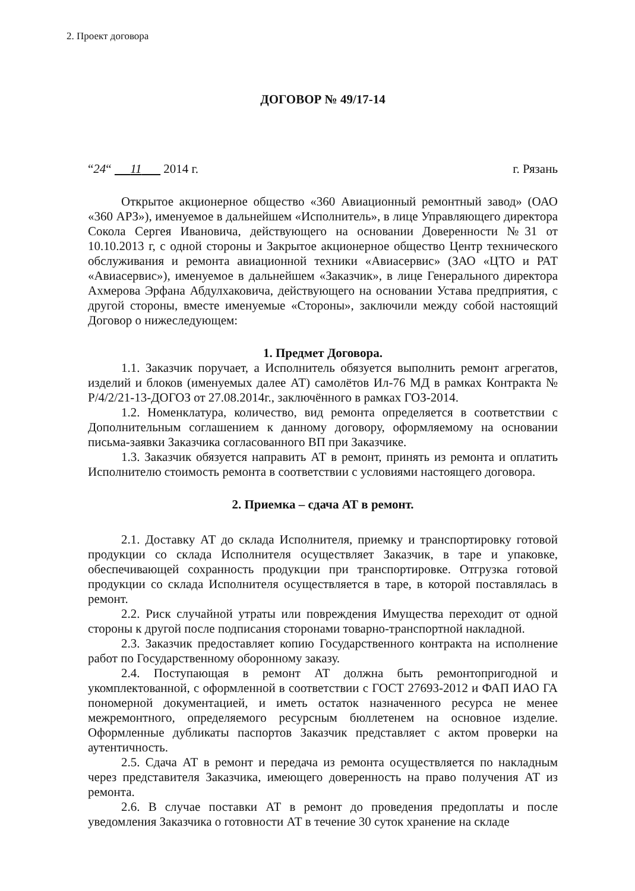2. Проект договора
ДОГОВОР № 49/17-14
“24“ 11 2014 г. г. Рязань
Открытое акционерное общество «360 Авиационный ремонтный завод» (ОАО «360 АРЗ»), именуемое в дальнейшем «Исполнитель», в лице Управляющего директора Сокола Сергея Ивановича, действующего на основании Доверенности №31 от 10.10.2013 г, с одной стороны и Закрытое акционерное общество Центр технического обслуживания и ремонта авиационной техники «Авиасервис» (ЗАО «ЦТО и РАТ «Авиасервис»), именуемое в дальнейшем «Заказчик», в лице Генерального директора Ахмерова Эрфана Абдулхаковича, действующего на основании Устава предприятия, с другой стороны, вместе именуемые «Стороны», заключили между собой настоящий Договор о нижеследующем:
1. Предмет Договора.
1.1. Заказчик поручает, а Исполнитель обязуется выполнить ремонт агрегатов, изделий и блоков (именуемых далее АТ) самолётов Ил-76 МД в рамках Контракта № Р/4/2/21-13-ДОГОЗ от 27.08.2014г., заключённого в рамках ГОЗ-2014.
1.2. Номенклатура, количество, вид ремонта определяется в соответствии с Дополнительным соглашением к данному договору, оформляемому на основании письма-заявки Заказчика согласованного ВП при Заказчике.
1.3. Заказчик обязуется направить АТ в ремонт, принять из ремонта и оплатить Исполнителю стоимость ремонта в соответствии с условиями настоящего договора.
2. Приемка – сдача АТ в ремонт.
2.1. Доставку АТ до склада Исполнителя, приемку и транспортировку готовой продукции со склада Исполнителя осуществляет Заказчик, в таре и упаковке, обеспечивающей сохранность продукции при транспортировке. Отгрузка готовой продукции со склада Исполнителя осуществляется в таре, в которой поставлялась в ремонт.
2.2. Риск случайной утраты или повреждения Имущества переходит от одной стороны к другой после подписания сторонами товарно-транспортной накладной.
2.3. Заказчик предоставляет копию Государственного контракта на исполнение работ по Государственному оборонному заказу.
2.4. Поступающая в ремонт АТ должна быть ремонтопригодной и укомплектованной, с оформленной в соответствии с ГОСТ 27693-2012 и ФАП ИАО ГА пономерной документацией, и иметь остаток назначенного ресурса не менее межремонтного, определяемого ресурсным бюллетенем на основное изделие. Оформленные дубликаты паспортов Заказчик представляет с актом проверки на аутентичность.
2.5. Сдача АТ в ремонт и передача из ремонта осуществляется по накладным через представителя Заказчика, имеющего доверенность на право получения АТ из ремонта.
2.6. В случае поставки АТ в ремонт до проведения предоплаты и после уведомления Заказчика о готовности АТ в течение 30 суток хранение на складе